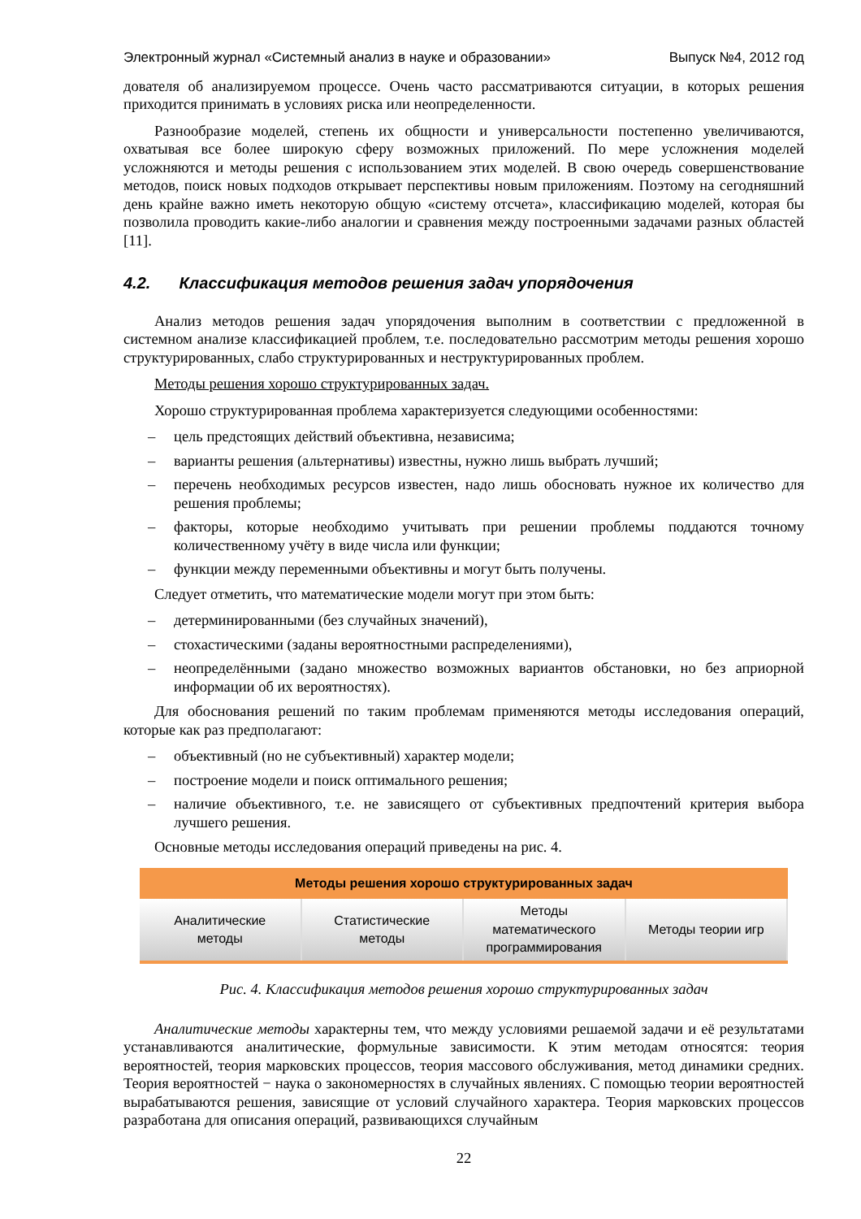Электронный журнал «Системный анализ в науке и образовании» Выпуск №4, 2012 год
дователя об анализируемом процессе. Очень часто рассматриваются ситуации, в которых решения приходится принимать в условиях риска или неопределенности.
Разнообразие моделей, степень их общности и универсальности постепенно увеличиваются, охватывая все более широкую сферу возможных приложений. По мере усложнения моделей усложняются и методы решения с использованием этих моделей. В свою очередь совершенствование методов, поиск новых подходов открывает перспективы новым приложениям. Поэтому на сегодняшний день крайне важно иметь некоторую общую «систему отсчета», классификацию моделей, которая бы позволила проводить какие-либо аналогии и сравнения между построенными задачами разных областей [11].
4.2. Классификация методов решения задач упорядочения
Анализ методов решения задач упорядочения выполним в соответствии с предложенной в системном анализе классификацией проблем, т.е. последовательно рассмотрим методы решения хорошо структурированных, слабо структурированных и неструктурированных проблем.
Методы решения хорошо структурированных задач.
Хорошо структурированная проблема характеризуется следующими особенностями:
– цель предстоящих действий объективна, независима;
– варианты решения (альтернативы) известны, нужно лишь выбрать лучший;
– перечень необходимых ресурсов известен, надо лишь обосновать нужное их количество для решения проблемы;
– факторы, которые необходимо учитывать при решении проблемы поддаются точному количественному учёту в виде числа или функции;
– функции между переменными объективны и могут быть получены.
Следует отметить, что математические модели могут при этом быть:
– детерминированными (без случайных значений),
– стохастическими (заданы вероятностными распределениями),
– неопределёнными (задано множество возможных вариантов обстановки, но без априорной информации об их вероятностях).
Для обоснования решений по таким проблемам применяются методы исследования операций, которые как раз предполагают:
– объективный (но не субъективный) характер модели;
– построение модели и поиск оптимального решения;
– наличие объективного, т.е. не зависящего от субъективных предпочтений критерия выбора лучшего решения.
Основные методы исследования операций приведены на рис. 4.
Методы решения хорошо структурированных задач
Аналитические
методы
Статистические
методы
Методы
математического
программирования
Методы теории игр
Рис. 4. Классификация методов решения хорошо структурированных задач
Аналитические методы характерны тем, что между условиями решаемой задачи и её результатами устанавливаются аналитические, формульные зависимости. К этим методам относятся: теория вероятностей, теория марковских процессов, теория массового обслуживания, метод динамики средних. Теория вероятностей − наука о закономерностях в случайных явлениях. С помощью теории вероятностей вырабатываются решения, зависящие от условий случайного характера. Теория марковских процессов разработана для описания операций, развивающихся случайным
22